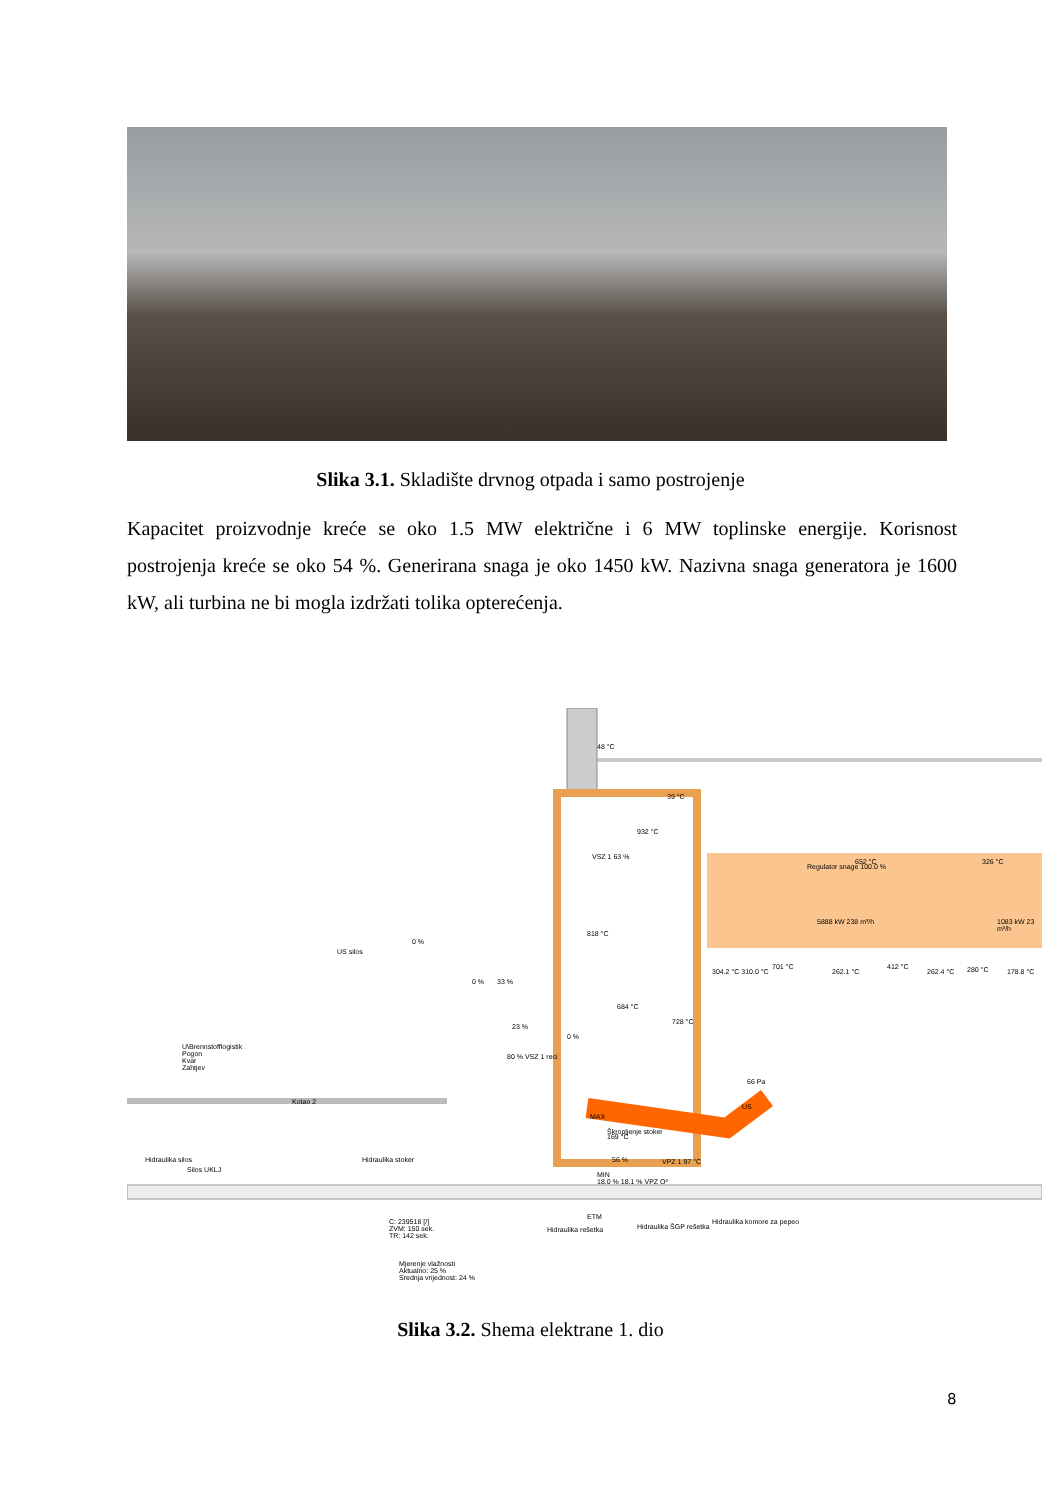Slika 3.1. Skladište drvnog otpada i samo postrojenje
Kapacitet proizvodnje kreće se oko 1.5 MW električne i 6 MW toplinske energije. Korisnost postrojenja kreće se oko 54 %. Generirana snaga je oko 1450 kW. Nazivna snaga generatora je 1600 kW, ali turbina ne bi mogla izdržati tolika opterećenja.
48 °C
39 °C
932 °C
VSZ 1 63 %
Regulator snage 100.0 %
652 °C 326 °C
818 °C
5888 kW 238 m³/h 1083 kW 23 m³/h
304.2 °C 310.0 °C
701 °C
262.1 °C
412 °C
262.4 °C 280 °C 178.8 °C
0 %
US silos
0 % 33 %
684 °C
728 °C
23 %
0 %
80 % VSZ 1 reci
U\Brennstofflogistik
Pogon
Kvar
Zahtjev
Kotao 2
66 Pa
US
MAX
Škropljenje stoker
169 °C
56 % VPZ 1 97 °C Hidraulika silos
Silos UKLJ
Hidraulika stoker
MIN
18.0 % 18.1 % VPZ O²
ETM
C: 239518 [/]
ZVM: 150 sek.
TR: 142 sek.
Hidraulika rešetka Hidraulika ŠGP rešetka
Hidraulika komore za pepeo
Mjerenje vlažnosti
Aktualno: 25 %
Srednja vrijednost: 24 %
Slika 3.2. Shema elektrane 1. dio
8